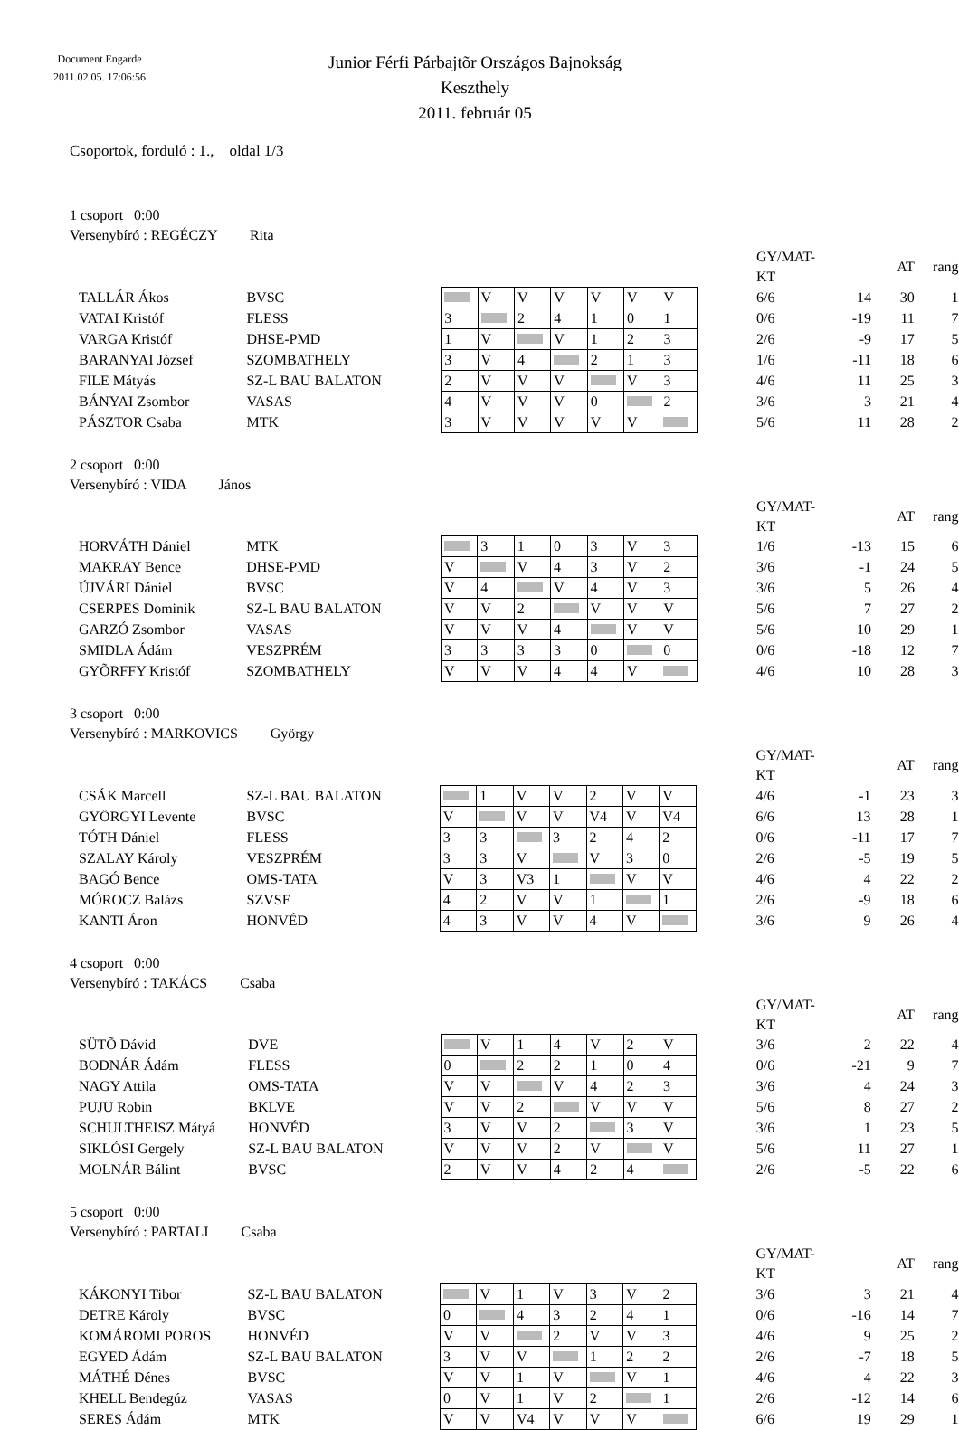Document Engarde
2011.02.05. 17:06:56
Junior Férfi Párbajtõr Országos Bajnokság
Keszthely
2011. február 05
Csoportok, forduló : 1., oldal 1/3
1 csoport 0:00
Versenybíró : REGÉCZY Rita
| | | | | | | | | | | | GY/MAT-KT | | AT | rang |
| TALLÁR Ákos | BVSC | | | V | V | V | V | V | V | | 6/6 | 14 | 30 | 1 |
| VATAI Kristóf | FLESS | | 3 | | 2 | 4 | 1 | 0 | 1 | | 0/6 | -19 | 11 | 7 |
| VARGA Kristóf | DHSE-PMD | | 1 | V | | V | 1 | 2 | 3 | | 2/6 | -9 | 17 | 5 |
| BARANYAI József | SZOMBATHELY | | 3 | V | 4 | | 2 | 1 | 3 | | 1/6 | -11 | 18 | 6 |
| FILE Mátyás | SZ-L BAU BALATON | | 2 | V | V | V | | V | 3 | | 4/6 | 11 | 25 | 3 |
| BÁNYAI Zsombor | VASAS | | 4 | V | V | V | 0 | | 2 | | 3/6 | 3 | 21 | 4 |
| PÁSZTOR Csaba | MTK | | 3 | V | V | V | V | V | | | 5/6 | 11 | 28 | 2 |
2 csoport 0:00
Versenybíró : VIDA János
| | | | | | | | | | | | GY/MAT-KT | | AT | rang |
| HORVÁTH Dániel | MTK | | | 3 | 1 | 0 | 3 | V | 3 | | 1/6 | -13 | 15 | 6 |
| MAKRAY Bence | DHSE-PMD | | V | | V | 4 | 3 | V | 2 | | 3/6 | -1 | 24 | 5 |
| ÚJVÁRI Dániel | BVSC | | V | 4 | | V | 4 | V | 3 | | 3/6 | 5 | 26 | 4 |
| CSERPES Dominik | SZ-L BAU BALATON | | V | V | 2 | | V | V | V | | 5/6 | 7 | 27 | 2 |
| GARZÓ Zsombor | VASAS | | V | V | V | 4 | | V | V | | 5/6 | 10 | 29 | 1 |
| SMIDLA Ádám | VESZPRÉM | | 3 | 3 | 3 | 3 | 0 | | 0 | | 0/6 | -18 | 12 | 7 |
| GYÕRFFY Kristóf | SZOMBATHELY | | V | V | V | 4 | 4 | V | | | 4/6 | 10 | 28 | 3 |
3 csoport 0:00
Versenybíró : MARKOVICS György
| | | | | | | | | | | | GY/MAT-KT | | AT | rang |
| CSÁK Marcell | SZ-L BAU BALATON | | | 1 | V | V | 2 | V | V | | 4/6 | -1 | 23 | 3 |
| GYÖRGYI Levente | BVSC | | V | | V | V | V4 | V | V4 | | 6/6 | 13 | 28 | 1 |
| TÓTH Dániel | FLESS | | 3 | 3 | | 3 | 2 | 4 | 2 | | 0/6 | -11 | 17 | 7 |
| SZALAY Károly | VESZPRÉM | | 3 | 3 | V | | V | 3 | 0 | | 2/6 | -5 | 19 | 5 |
| BAGÓ Bence | OMS-TATA | | V | 3 | V3 | 1 | | V | V | | 4/6 | 4 | 22 | 2 |
| MÓROCZ Balázs | SZVSE | | 4 | 2 | V | V | 1 | | 1 | | 2/6 | -9 | 18 | 6 |
| KANTI Áron | HONVÉD | | 4 | 3 | V | V | 4 | V | | | 3/6 | 9 | 26 | 4 |
4 csoport 0:00
Versenybíró : TAKÁCS Csaba
| | | | | | | | | | | | GY/MAT-KT | | AT | rang |
| SÜTÕ Dávid | DVE | | | V | 1 | 4 | V | 2 | V | | 3/6 | 2 | 22 | 4 |
| BODNÁR Ádám | FLESS | | 0 | | 2 | 2 | 1 | 0 | 4 | | 0/6 | -21 | 9 | 7 |
| NAGY Attila | OMS-TATA | | V | V | | V | 4 | 2 | 3 | | 3/6 | 4 | 24 | 3 |
| PUJU Robin | BKLVE | | V | V | 2 | | V | V | V | | 5/6 | 8 | 27 | 2 |
| SCHULTHEISZ Mátyá | HONVÉD | | 3 | V | V | 2 | | 3 | V | | 3/6 | 1 | 23 | 5 |
| SIKLÓSI Gergely | SZ-L BAU BALATON | | V | V | V | 2 | V | | V | | 5/6 | 11 | 27 | 1 |
| MOLNÁR Bálint | BVSC | | 2 | V | V | 4 | 2 | 4 | | | 2/6 | -5 | 22 | 6 |
5 csoport 0:00
Versenybíró : PARTALI Csaba
| | | | | | | | | | | | GY/MAT-KT | | AT | rang |
| KÁKONYI Tibor | SZ-L BAU BALATON | | | V | 1 | V | 3 | V | 2 | | 3/6 | 3 | 21 | 4 |
| DETRE Károly | BVSC | | 0 | | 4 | 3 | 2 | 4 | 1 | | 0/6 | -16 | 14 | 7 |
| KOMÁROMI POROS | HONVÉD | | V | V | | 2 | V | V | 3 | | 4/6 | 9 | 25 | 2 |
| EGYED Ádám | SZ-L BAU BALATON | | 3 | V | V | | 1 | 2 | 2 | | 2/6 | -7 | 18 | 5 |
| MÁTHÉ Dénes | BVSC | | V | V | 1 | V | | V | 1 | | 4/6 | 4 | 22 | 3 |
| KHELL Bendegúz | VASAS | | 0 | V | 1 | V | 2 | | 1 | | 2/6 | -12 | 14 | 6 |
| SERES Ádám | MTK | | V | V | V4 | V | V | V | | | 6/6 | 19 | 29 | 1 |